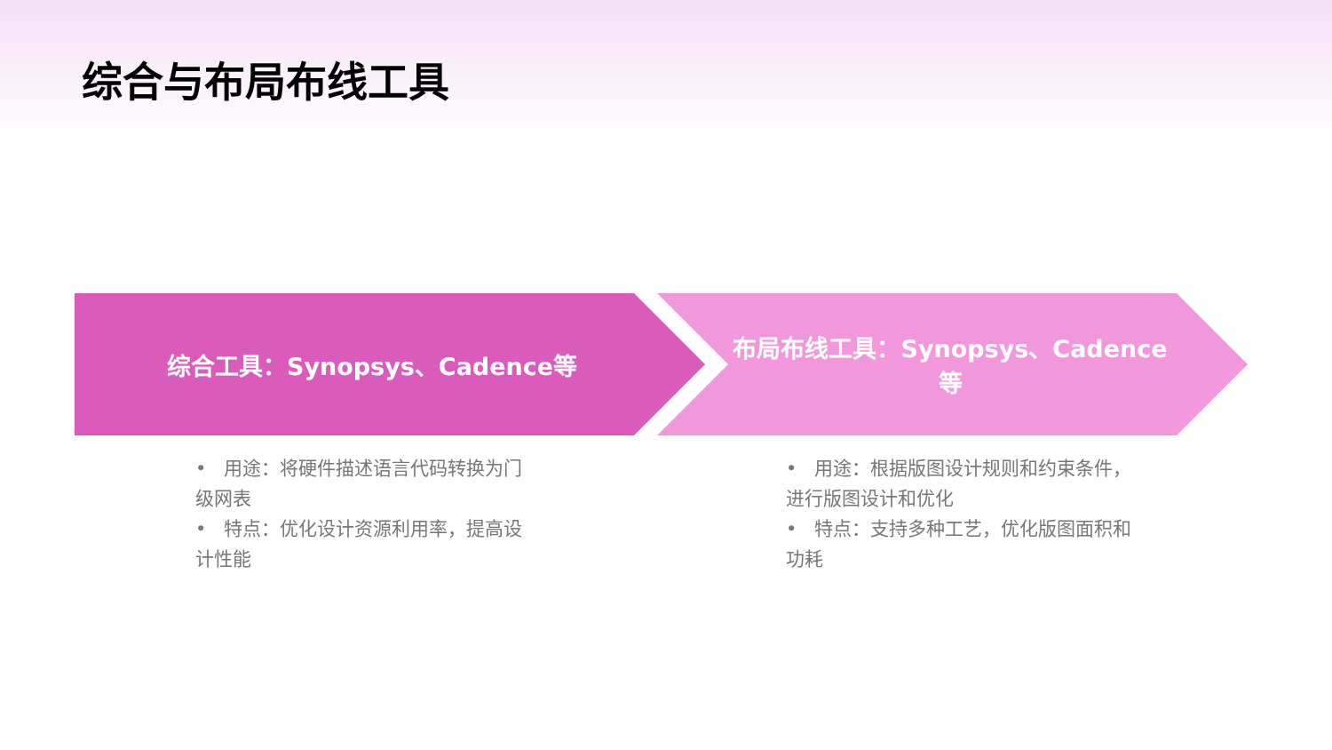综合与布局布线工具
综合工具：Synopsys、Cadence等 布局布线工具：Synopsys、Cadence等
• 用途：将硬件描述语言代码转换为门级网表
• 特点：优化设计资源利用率，提高设计性能
• 用途：根据版图设计规则和约束条件，进行版图设计和优化
• 特点：支持多种工艺，优化版图面积和功耗